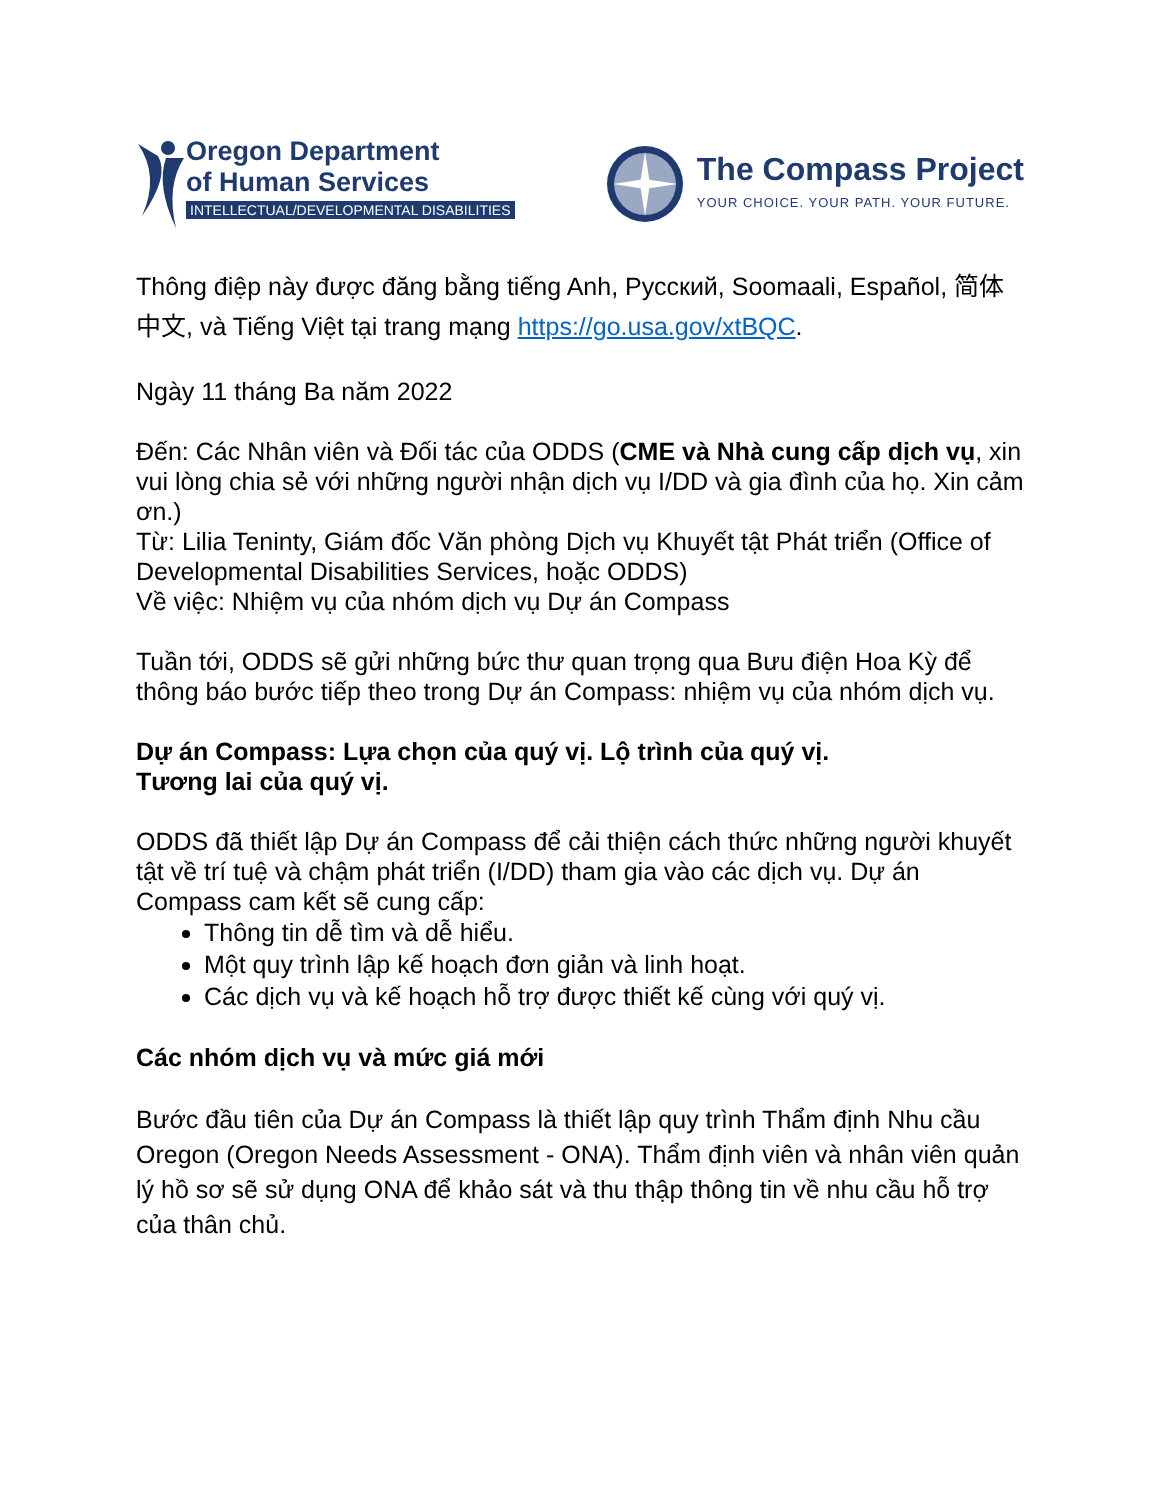Oregon Department
of Human Services
INTELLECTUAL/DEVELOPMENTAL DISABILITIES
The Compass Project
YOUR CHOICE. YOUR PATH. YOUR FUTURE.
Thông điệp này được đăng bằng tiếng Anh, Русский, Soomaali, Español, 简体中文, và Tiếng Việt tại trang mạng https://go.usa.gov/xtBQC.
Ngày 11 tháng Ba năm 2022
Đến: Các Nhân viên và Đối tác của ODDS (CME và Nhà cung cấp dịch vụ, xin vui lòng chia sẻ với những người nhận dịch vụ I/DD và gia đình của họ. Xin cảm ơn.)
Từ: Lilia Teninty, Giám đốc Văn phòng Dịch vụ Khuyết tật Phát triển (Office of Developmental Disabilities Services, hoặc ODDS)
Về việc: Nhiệm vụ của nhóm dịch vụ Dự án Compass
Tuần tới, ODDS sẽ gửi những bức thư quan trọng qua Bưu điện Hoa Kỳ để thông báo bước tiếp theo trong Dự án Compass: nhiệm vụ của nhóm dịch vụ.
Dự án Compass: Lựa chọn của quý vị. Lộ trình của quý vị.
Tương lai của quý vị.
ODDS đã thiết lập Dự án Compass để cải thiện cách thức những người khuyết tật về trí tuệ và chậm phát triển (I/DD) tham gia vào các dịch vụ. Dự án Compass cam kết sẽ cung cấp:
Thông tin dễ tìm và dễ hiểu.
Một quy trình lập kế hoạch đơn giản và linh hoạt.
Các dịch vụ và kế hoạch hỗ trợ được thiết kế cùng với quý vị.
Các nhóm dịch vụ và mức giá mới
Bước đầu tiên của Dự án Compass là thiết lập quy trình Thẩm định Nhu cầu Oregon (Oregon Needs Assessment - ONA). Thẩm định viên và nhân viên quản lý hồ sơ sẽ sử dụng ONA để khảo sát và thu thập thông tin về nhu cầu hỗ trợ của thân chủ.